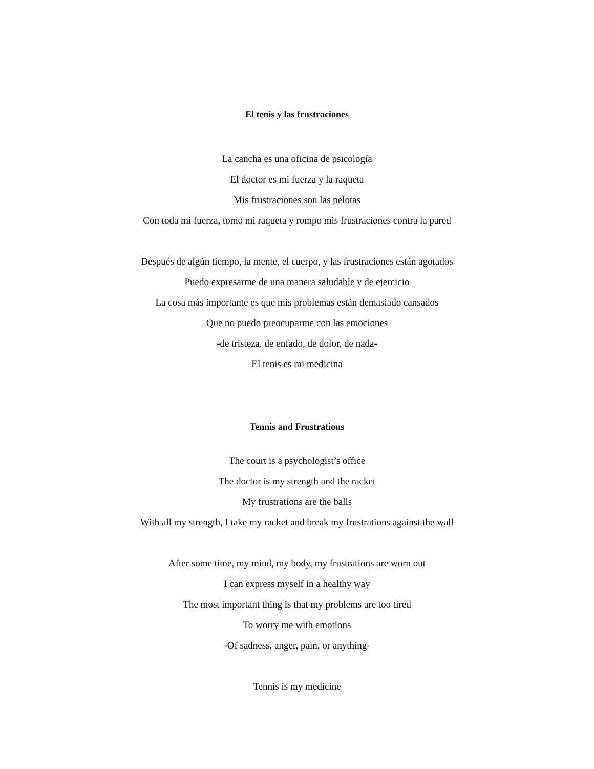El tenis y las frustraciones
La cancha es una oficina de psicología
El doctor es mi fuerza y la raqueta
Mis frustraciones son las pelotas
Con toda mi fuerza, tomo mi raqueta y rompo mis frustraciones contra la pared
Después de algún tiempo, la mente, el cuerpo, y las frustraciones están agotados
Puedo expresarme de una manera saludable y de ejercicio
La cosa más importante es que mis problemas están demasiado cansados
Que no puedo preocuparme con las emociones
-de tristeza, de enfado, de dolor, de nada-
El tenis es mi medicina
Tennis and Frustrations
The court is a psychologist’s office
The doctor is my strength and the racket
My frustrations are the balls
With all my strength, I take my racket and break my frustrations against the wall
After some time, my mind, my body, my frustrations are worn out
I can express myself in a healthy way
The most important thing is that my problems are too tired
To worry me with emotions
-Of sadness, anger, pain, or anything-
Tennis is my medicine